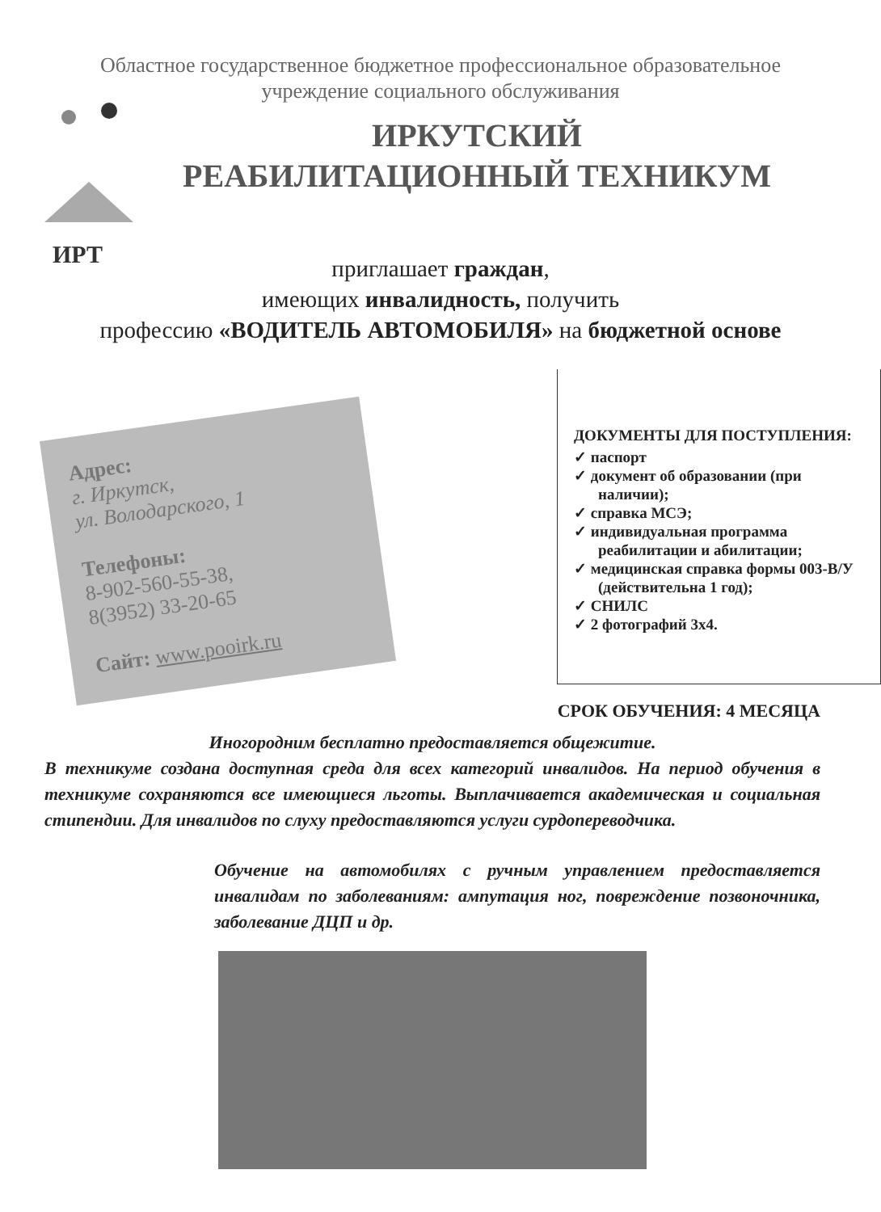ИРТ
Областное государственное бюджетное профессиональное образовательное
учреждение социального обслуживания
ИРКУТСКИЙ
РЕАБИЛИТАЦИОННЫЙ ТЕХНИКУМ
приглашает граждан,
имеющих инвалидность, получить
профессию «ВОДИТЕЛЬ АВТОМОБИЛЯ» на бюджетной основе
Адрес:
г. Иркутск,
ул. Володарского, 1
Телефоны:
8-902-560-55-38,
8(3952) 33-20-65
Сайт: www.pooirk.ru
ДОКУМЕНТЫ ДЛЯ ПОСТУПЛЕНИЯ:
✓ паспорт
✓ документ об образовании (при наличии);
✓ справка МСЭ;
✓ индивидуальная программа реабилитации и абилитации;
✓ медицинская справка формы 003-В/У (действительна 1 год);
✓ СНИЛС
✓ 2 фотографий 3х4.
СРОК ОБУЧЕНИЯ: 4 МЕСЯЦА
Иногородним бесплатно предоставляется общежитие.
В техникуме создана доступная среда для всех категорий инвалидов. На период обучения в техникуме сохраняются все имеющиеся льготы. Выплачивается академическая и социальная стипендии. Для инвалидов по слуху предоставляются услуги сурдопереводчика.
Обучение на автомобилях с ручным управлением предоставляется инвалидам по заболеваниям: ампутация ног, повреждение позвоночника, заболевание ДЦП и др.